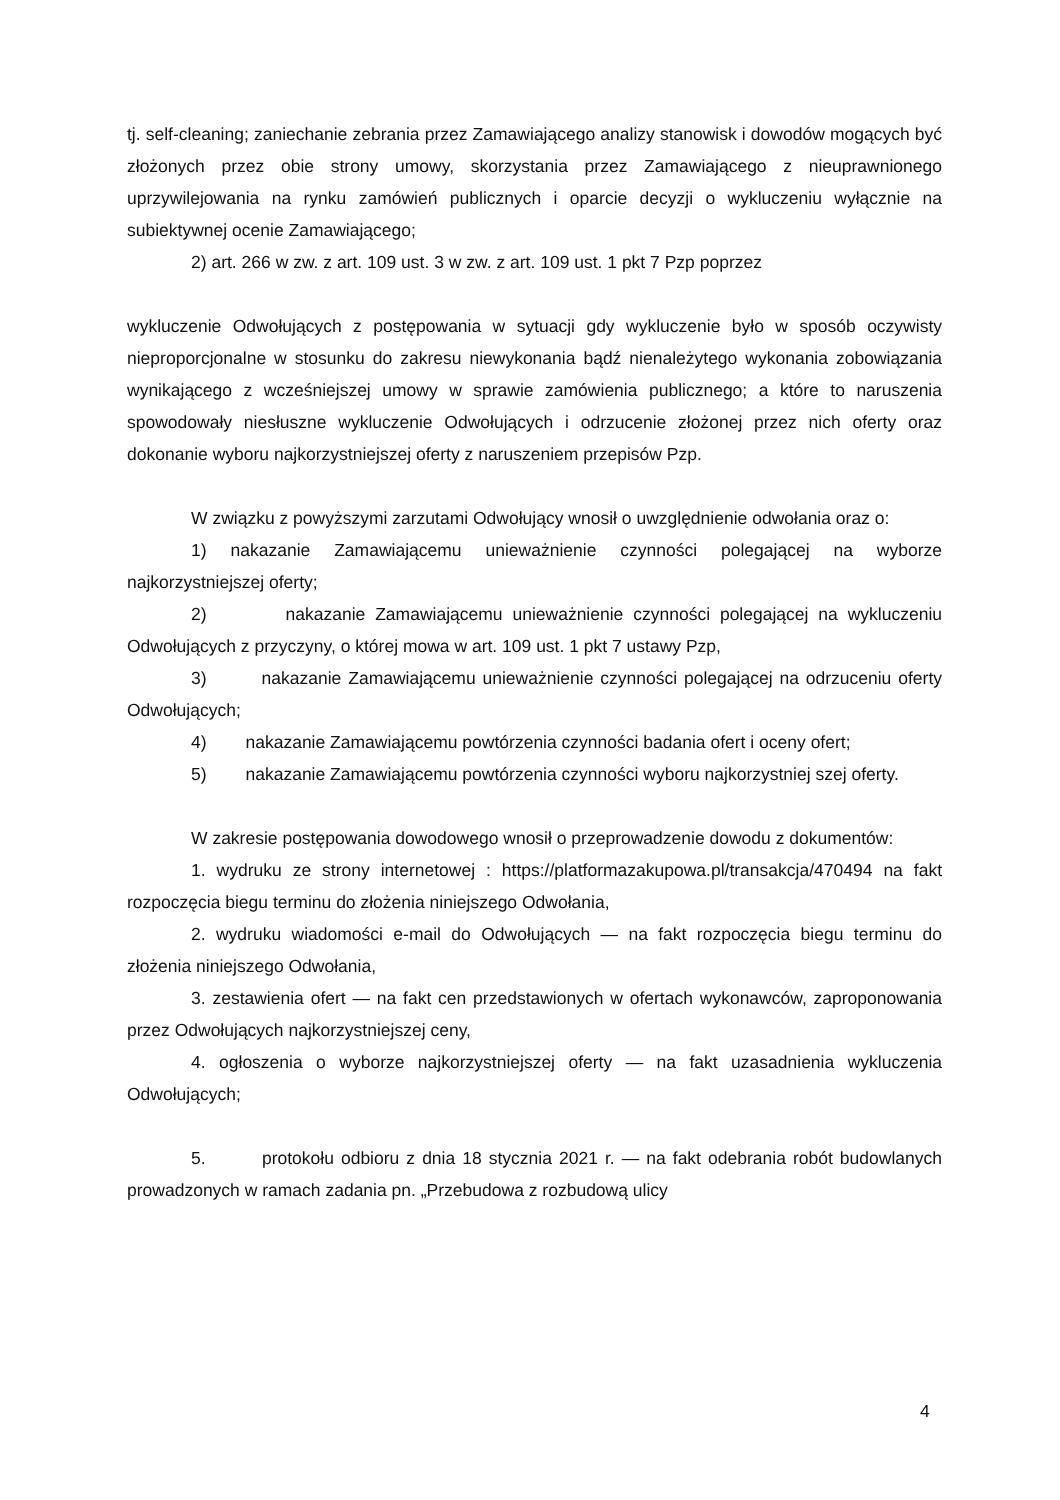tj. self-cleaning; zaniechanie zebrania przez Zamawiającego analizy stanowisk i dowodów mogących być złożonych przez obie strony umowy, skorzystania przez Zamawiającego z nieuprawnionego uprzywilejowania na rynku zamówień publicznych i oparcie decyzji o wykluczeniu wyłącznie na subiektywnej ocenie Zamawiającego;
2) art. 266 w zw. z art. 109 ust. 3 w zw. z art. 109 ust. 1 pkt 7 Pzp poprzez
wykluczenie Odwołujących z postępowania w sytuacji gdy wykluczenie było w sposób oczywisty nieproporcjonalne w stosunku do zakresu niewykonania bądź nienależytego wykonania zobowiązania wynikającego z wcześniejszej umowy w sprawie zamówienia publicznego; a które to naruszenia spowodowały niesłuszne wykluczenie Odwołujących i odrzucenie złożonej przez nich oferty oraz dokonanie wyboru najkorzystniejszej oferty z naruszeniem przepisów Pzp.
W związku z powyższymi zarzutami Odwołujący wnosił o uwzględnienie odwołania oraz o:
1) nakazanie Zamawiającemu unieważnienie czynności polegającej na wyborze najkorzystniejszej oferty;
2) nakazanie Zamawiającemu unieważnienie czynności polegającej na wykluczeniu Odwołujących z przyczyny, o której mowa w art. 109 ust. 1 pkt 7 ustawy Pzp,
3) nakazanie Zamawiającemu unieważnienie czynności polegającej na odrzuceniu oferty Odwołujących;
4) nakazanie Zamawiającemu powtórzenia czynności badania ofert i oceny ofert;
5) nakazanie Zamawiającemu powtórzenia czynności wyboru najkorzystniej szej oferty.
W zakresie postępowania dowodowego wnosił o przeprowadzenie dowodu z dokumentów:
1. wydruku ze strony internetowej : https://platformazakupowa.pl/transakcja/470494 na fakt rozpoczęcia biegu terminu do złożenia niniejszego Odwołania,
2. wydruku wiadomości e-mail do Odwołujących — na fakt rozpoczęcia biegu terminu do złożenia niniejszego Odwołania,
3. zestawienia ofert — na fakt cen przedstawionych w ofertach wykonawców, zaproponowania przez Odwołujących najkorzystniejszej ceny,
4. ogłoszenia o wyborze najkorzystniejszej oferty — na fakt uzasadnienia wykluczenia Odwołujących;
5. protokołu odbioru z dnia 18 stycznia 2021 r. — na fakt odebrania robót budowlanych prowadzonych w ramach zadania pn. „Przebudowa z rozbudową ulicy
4